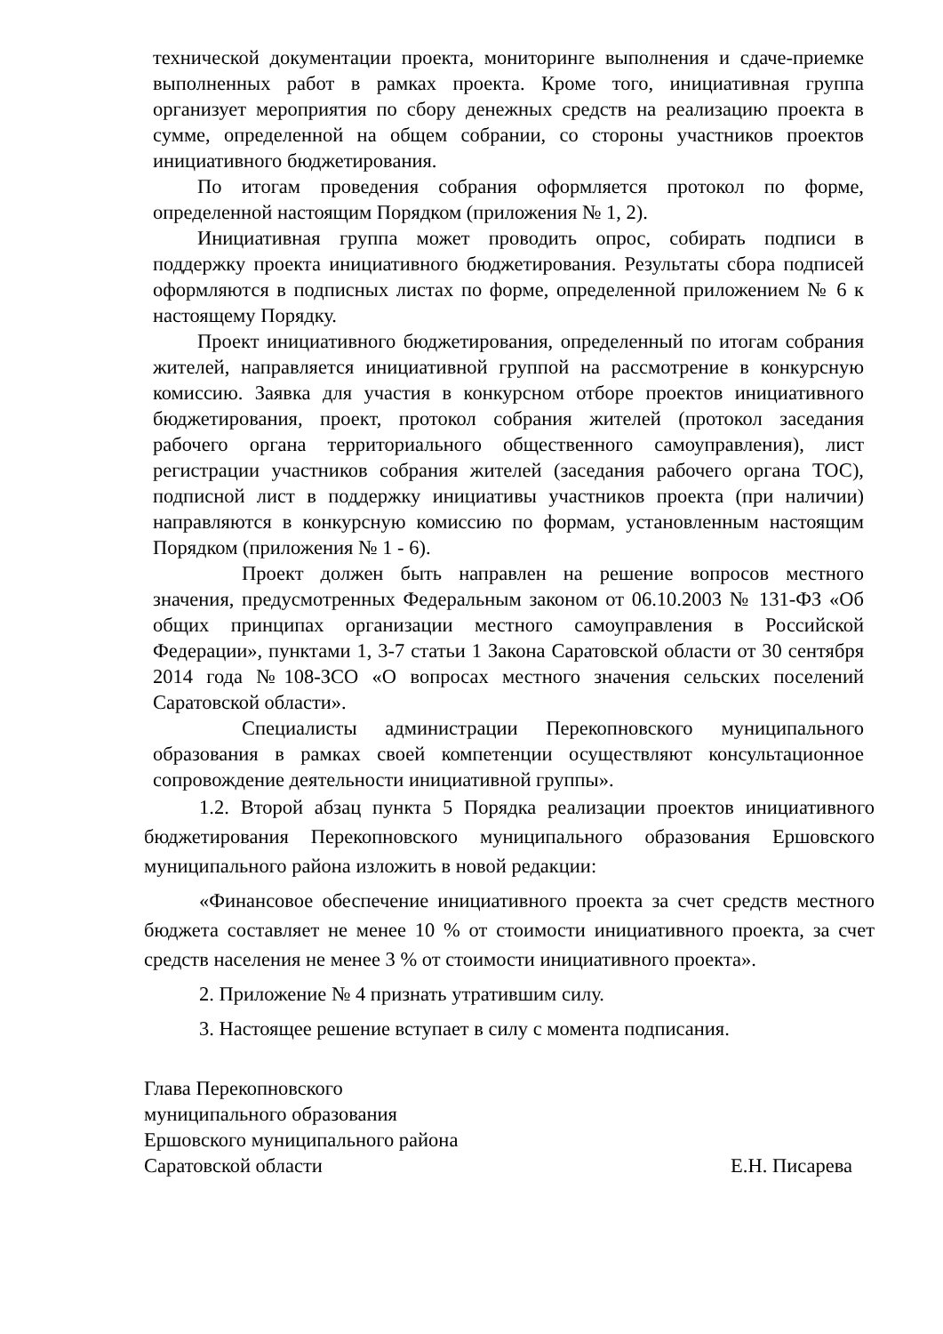технической документации проекта, мониторинге выполнения и сдаче-приемке выполненных работ в рамках проекта. Кроме того, инициативная группа организует мероприятия по сбору денежных средств на реализацию проекта в сумме, определенной на общем собрании, со стороны участников проектов инициативного бюджетирования.
По итогам проведения собрания оформляется протокол по форме, определенной настоящим Порядком (приложения № 1, 2).
Инициативная группа может проводить опрос, собирать подписи в поддержку проекта инициативного бюджетирования. Результаты сбора подписей оформляются в подписных листах по форме, определенной приложением № 6 к настоящему Порядку.
Проект инициативного бюджетирования, определенный по итогам собрания жителей, направляется инициативной группой на рассмотрение в конкурсную комиссию. Заявка для участия в конкурсном отборе проектов инициативного бюджетирования, проект, протокол собрания жителей (протокол заседания рабочего органа территориального общественного самоуправления), лист регистрации участников собрания жителей (заседания рабочего органа ТОС), подписной лист в поддержку инициативы участников проекта (при наличии) направляются в конкурсную комиссию по формам, установленным настоящим Порядком (приложения № 1 - 6).
Проект должен быть направлен на решение вопросов местного значения, предусмотренных Федеральным законом от 06.10.2003 № 131-ФЗ «Об общих принципах организации местного самоуправления в Российской Федерации», пунктами 1, 3-7 статьи 1 Закона Саратовской области от 30 сентября 2014 года №108-ЗСО «О вопросах местного значения сельских поселений Саратовской области».
Специалисты администрации Перекопновского муниципального образования в рамках своей компетенции осуществляют консультационное сопровождение деятельности инициативной группы».
1.2. Второй абзац пункта 5 Порядка реализации проектов инициативного бюджетирования Перекопновского муниципального образования Ершовского муниципального района изложить в новой редакции:
«Финансовое обеспечение инициативного проекта за счет средств местного бюджета составляет не менее 10 % от стоимости инициативного проекта, за счет средств населения не менее 3 % от стоимости инициативного проекта».
2. Приложение № 4 признать утратившим силу.
3. Настоящее решение вступает в силу с момента подписания.
Глава Перекопновского
муниципального образования
Ершовского муниципального района
Саратовской области Е.Н. Писарева